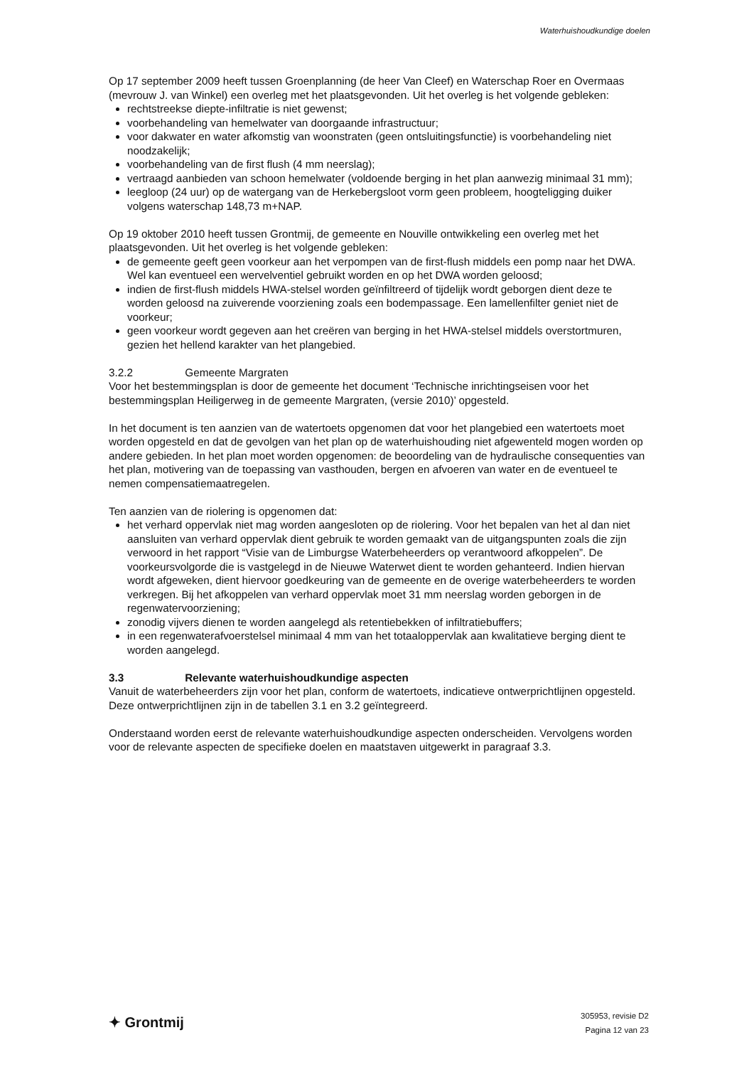Waterhuishoudkundige doelen
Op 17 september 2009 heeft tussen Groenplanning (de heer Van Cleef) en Waterschap Roer en Overmaas (mevrouw J. van Winkel) een overleg met het plaatsgevonden. Uit het overleg is het volgende gebleken:
rechtstreekse diepte-infiltratie is niet gewenst;
voorbehandeling van hemelwater van doorgaande infrastructuur;
voor dakwater en water afkomstig van woonstraten (geen ontsluitingsfunctie) is voorbehandeling niet noodzakelijk;
voorbehandeling van de first flush (4 mm neerslag);
vertraagd aanbieden van schoon hemelwater (voldoende berging in het plan aanwezig minimaal 31 mm);
leegloop (24 uur) op de watergang van de Herkebergsloot vorm geen probleem, hoogteligging duiker volgens waterschap 148,73 m+NAP.
Op 19 oktober 2010 heeft tussen Grontmij, de gemeente en Nouville ontwikkeling een overleg met het plaatsgevonden. Uit het overleg is het volgende gebleken:
de gemeente geeft geen voorkeur aan het verpompen van de first-flush middels een pomp naar het DWA. Wel kan eventueel een wervelventiel gebruikt worden en op het DWA worden geloosd;
indien de first-flush middels HWA-stelsel worden geïnfiltreerd of tijdelijk wordt geborgen dient deze te worden geloosd na zuiverende voorziening zoals een bodempassage. Een lamellenfilter geniet niet de voorkeur;
geen voorkeur wordt gegeven aan het creëren van berging in het HWA-stelsel middels overstortmuren, gezien het hellend karakter van het plangebied.
3.2.2 Gemeente Margraten
Voor het bestemmingsplan is door de gemeente het document ‘Technische inrichtingseisen voor het bestemmingsplan Heiligerweg in de gemeente Margraten, (versie 2010)’ opgesteld.
In het document is ten aanzien van de watertoets opgenomen dat voor het plangebied een watertoets moet worden opgesteld en dat de gevolgen van het plan op de waterhuishouding niet afgewenteld mogen worden op andere gebieden. In het plan moet worden opgenomen: de beoordeling van de hydraulische consequenties van het plan, motivering van de toepassing van vasthouden, bergen en afvoeren van water en de eventueel te nemen compensatiemaatregelen.
Ten aanzien van de riolering is opgenomen dat:
het verhard oppervlak niet mag worden aangesloten op de riolering. Voor het bepalen van het al dan niet aansluiten van verhard oppervlak dient gebruik te worden gemaakt van de uitgangspunten zoals die zijn verwoord in het rapport “Visie van de Limburgse Waterbeheerders op verantwoord afkoppelen”. De voorkeursvolgorde die is vastgelegd in de Nieuwe Waterwet dient te worden gehanteerd. Indien hiervan wordt afgeweken, dient hiervoor goedkeuring van de gemeente en de overige waterbeheerders te worden verkregen. Bij het afkoppelen van verhard oppervlak moet 31 mm neerslag worden geborgen in de regenwatervoorziening;
zonodig vijvers dienen te worden aangelegd als retentiebekken of infiltratiebuffers;
in een regenwaterafvoerstelsel minimaal 4 mm van het totaaloppervlak aan kwalitatieve berging dient te worden aangelegd.
3.3 Relevante waterhuishoudkundige aspecten
Vanuit de waterbeheerders zijn voor het plan, conform de watertoets, indicatieve ontwerprichtlijnen opgesteld. Deze ontwerprichtlijnen zijn in de tabellen 3.1 en 3.2 geïntegreerd.
Onderstaand worden eerst de relevante waterhuishoudkundige aspecten onderscheiden. Vervolgens worden voor de relevante aspecten de specifieke doelen en maatstaven uitgewerkt in paragraaf 3.3.
✦ Grontmij
305953, revisie D2
Pagina 12 van 23